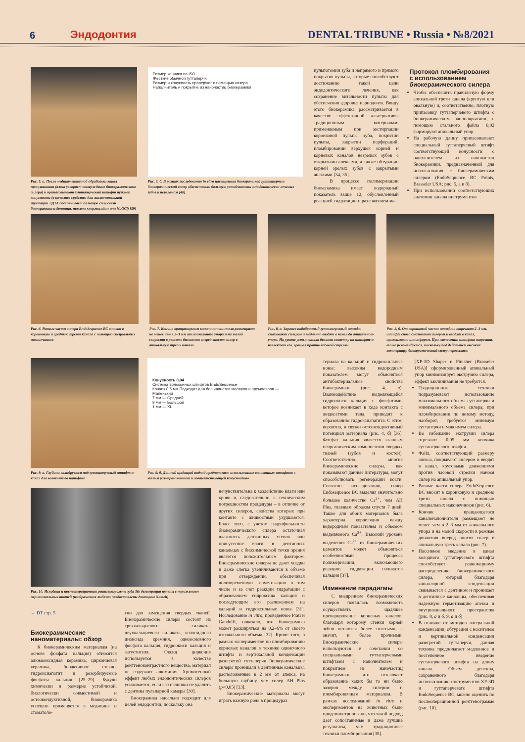6
Эндодонтия
DENTAL TRIBUNE • Russia • №8/2021
Рис. 5, а. После медикаментозной обработки канал просушивают (влага ускоряет отверждение биокерамического силера) и припасовывают гуттаперчевый штифт нужной конусности (в качестве средства для заключительной ирригации ЭДТА обеспечивает большую силу связи биокерамики и дентина, нежели хлоргексидин или NaOCl) [39]
Размер кончика по ISO
Жесткие обычной гуттаперчи
Размер и конусность проверяют с помощью лазера
Наполнитель и покрытие из наночастиц биокерамики
Рис. 5, б. В рамках исследования in vitro насыщенная биокерамикой гуттаперча и биокерамический силер обеспечивали большую устойчивость эндодонтически леченых зубов к переломам [40]
пульпотомии зуба и непрямого и прямого покрытия пульпы, которые способствуют достижению такой цели эндодонтического лечения, как сохранение витальности пульпы для обеспечения здоровья периодонта. Ввиду этого биокерамика рассматривается в качестве эффективной альтернативы традиционным материалам, применяемым при экстирпации коронковой пульпы зуба, покрытии пульпы, закрытии перфораций, пломбировании верхушек корней и корневых каналов незрелых зубов с открытыми апексами, а также обтурации корней зрелых зубов с закрытыми апексами [34, 35].
В процессе полимеризации биокерамика имеет водородный показатель выше 12, обусловленный реакцией гидратации и разложением ма-
Протокол пломбирования с использованием биокерамического силера
Чтобы обеспечить правильную форму апикальной трети канала (круглую или овальную) и, соответственно, плотную припасовку гуттаперчевого штифта с биокерамическим нанопокрытием, с помощью стального файла 0,02 формируют апикальный упор.
На рабочую длину припасовывают специальный гуттаперчевый штифт соответствующей конусности с наполнителем из наночастиц биокерамики, предназначенный для использования с биокерамическим силером (EndoSequence BC Points, Brasseler USA; рис. 5, а и б).
При использовании соответствующих анатомии канала инструментов
Рис. 6. Равные части силера EndoSequence BC вносят в коронковую и среднюю трети канала с помощью специальных наконечников
Рис. 7. Кончик вращающегося каналонаполнителя размещают не менее чем в 2–3 мм от апикального упора и на малой скорости в режиме движения вперед вносят силер в апикальную треть канала
Рис. 8, а. Заранее подобранный гуттаперчевый штифт смазывают силером и медленно вводят в канал до апикального упора. На уровне устья канала делают отметку на штифте и извлекают его, вращая против часовой стрелки
Рис. 8, б. От коронковой части штифта отрезают 2–3 мм, штифт снова смазывают силером и вводят в канал, прижимают штопфером. При извлечении штифта нагревать его не рекомендуется, поскольку под действием высоких температур биокерамический силер пересыхает
Рис. 9, а. Глубина калибруется под гуттаперчевый штифт и канал для волоконного штифта
Конусность 0,04
Система волоконных штифтов EndoSequence
Кончик 0,5 мм Подходит для большинства моляров и премоляров — Маленький
7 мм — Средний
9 мм — Большой
1 мм — XL
Рис. 9, б. Данный щадящий подход предполагает использование волоконных штифтов с малым размером кончика и соответствующей конусностью
Рис. 10. Исходная и послеоперационная рентгенограммы зуба 36: дегенерация пульпы с поражением периапикальных тканей (изображения любезно предоставлены доктором Nasseh)
← DT стр. 5
Биокерамические наноматериалы: обзор
К биокерамическим материалам (на основе фосфата кальция) относятся алюмооксидная керамика, циркониевая керамика, биоактивное стекло, гидроксиапатит и резорбируемые фосфаты кальция [25–29]. Будучи химически и размерно устойчивой, биологически совместимой и остеокондуктивной, биокерамика успешно применяется в медицине и стоматоло-
гии для замещения твердых тканей. Биокерамические силеры состоят из трехкальциевого силиката, двухкальциевого силиката, коллоидного диоксида кремния, одноосновного фосфата кальция, гидроокиси кальция и загустителя. Оксид циркония используется в качестве рентгеноконтрастного вещества, материал не содержит алюминия. Хромогенный эффект любых эндодонтических силеров усиливается, если его излишки не удалить с дентина пульпарной камеры [30].
Биокерамика идеально подходит для целей эндодонтии, поскольку она
нечувствительна к воздействию влаги или крови и, следовательно, к техническим погрешностям процедуры – в отличие от других силеров, свойства которых при контакте с жидкостями ухудшаются. Более того, с учетом гидрофильности биокерамического силера остаточная влажность дентинных стенок или присутствие влаги в дентинных канальцах с биохимической точки зрения является положительным фактором. Биокерамические силеры не дают усадки и даже слегка увеличиваются в объеме при отверждении, обеспечивая долговременную герметизацию в том числе и за счет реакции гидратации с образованием гидроксида кальция и последующим его разложением на кальций и гидроксильные ионы [31]. Исследование in vitro, проведенное Prati и Gandolfi, показало, что биокерамика может расширяться на 0,2–6% от своего изначального объема [32]. Кроме того, в рамках экспериментов по пломбированию корневых каналов в технике одиночного штифта и вертикальной конденсации разогретой гуттаперчи биокерамические силеры проникали в дентинные канальцы, расположенные в 2 мм от апекса, на большую глубину, чем силер AH Plus (p<0,05) [33].
Биокерамические материалы могут играть важную роль в процедурах
териала на кальций и гидроксильные ионы: высоким водородным показателем могут объясняться антибактериальные свойства биокерамики (рис. 4, а). Взаимодействие выделяющейся гидроокиси кальция с фосфатами, которое возникает в ходе контакта с жидкостями тела, приводит к образованию гидроксиапатита. С этим, вероятно, и связан остеокондуктивный потенциал материала (рис. 4, б) [36]. Фосфат кальция является главным неорганическим компонентом твердых тканей (зубов и костей). Соответственно, многие биокерамические силеры, как показывают данные литературы, могут способствовать регенерации кости. Согласно исследованию, силер Endosequence BC выделял значительно большее количество Ca<sup>2+</sup>, чем AH Plus, главным образом спустя 7 дней. Также для обоих материалов была характерна корреляция между водородным показателем и объемом выделяемого Ca<sup>2+</sup>. Высокий уровень выделения Ca<sup>2+</sup> из биокерамических цементов может объясняться особенностями процесса полимеризации, включающего реакцию гидратации силикатов кальция [37].
Изменение парадигмы
С внедрением биокерамических силеров появилась возможность осуществлять щадящее препарирование корневых каналов, благодаря которому стенки корней зубов остаются более толстыми, а значит, и более прочными. Биокерамические силеры используются в сочетании со специальными гуттаперчевыми штифтами с наполнителем и покрытием из наночастиц биокерамики, что исключает образование каких бы то ни было зазоров между силером и пломбировочным материалом. В рамках исследований in vitro и экспериментов на животных было продемонстрировано, что такой подход дает сопоставимые и даже лучшие результаты, чем традиционные техники пломбирования [38].
[XP-3D Shaper и Finisher (Brasseler USA)] сформированный апикальный упор минимизирует экструзию силера, эффект заклинивания не требуется.
Традиционные техники подразумевают использование максимального объема гуттаперчи и минимального объема силера; при пломбировании по новому методу, наоборот, требуется минимум гуттаперчи и максимум силера.
Во избежание экструзии силера отрезают 0,05 мм кончика гуттаперчевого штифта.
Файл, соответствующий размеру апекса, покрывают силером и вводят в канал, круговыми движениями против часовой стрелки нанося силер на апикальный упор.
Равные части силера EndoSequence BC вносят в коронковую и среднюю трети канала с помощью специальных наконечников (рис. 6).
Кончик вращающегося каналонаполнителя размещают не менее чем в 2–3 мм от апикального упора и на малой скорости в режиме движения вперед вносят силер в апикальную треть канала (рис. 7).
Пассивное введение в канал холодного гуттаперчевого штифта способствует равномерному распределению биокерамического силера, который благодаря капиллярной конденсации связывается с дентином и проникает в дентинные канальцы, обеспечивая надежную герметизацию апекса и внутриканального пространства (рис. 8, а и б, 9, а и б).
В отличие от методов латеральной конденсации, обтурации с носителем и вертикальной конденсации разогретой гуттаперчи, данная техника предполагает медленное и постепенное введение гуттаперчевого штифта на длину канала. Объем дентина, сохраненного благодаря использованию инструментов XP-3D и гуттаперчевого штифта EndoSequence BC, можно оценить по послеоперационной рентгенограмме (рис. 10).